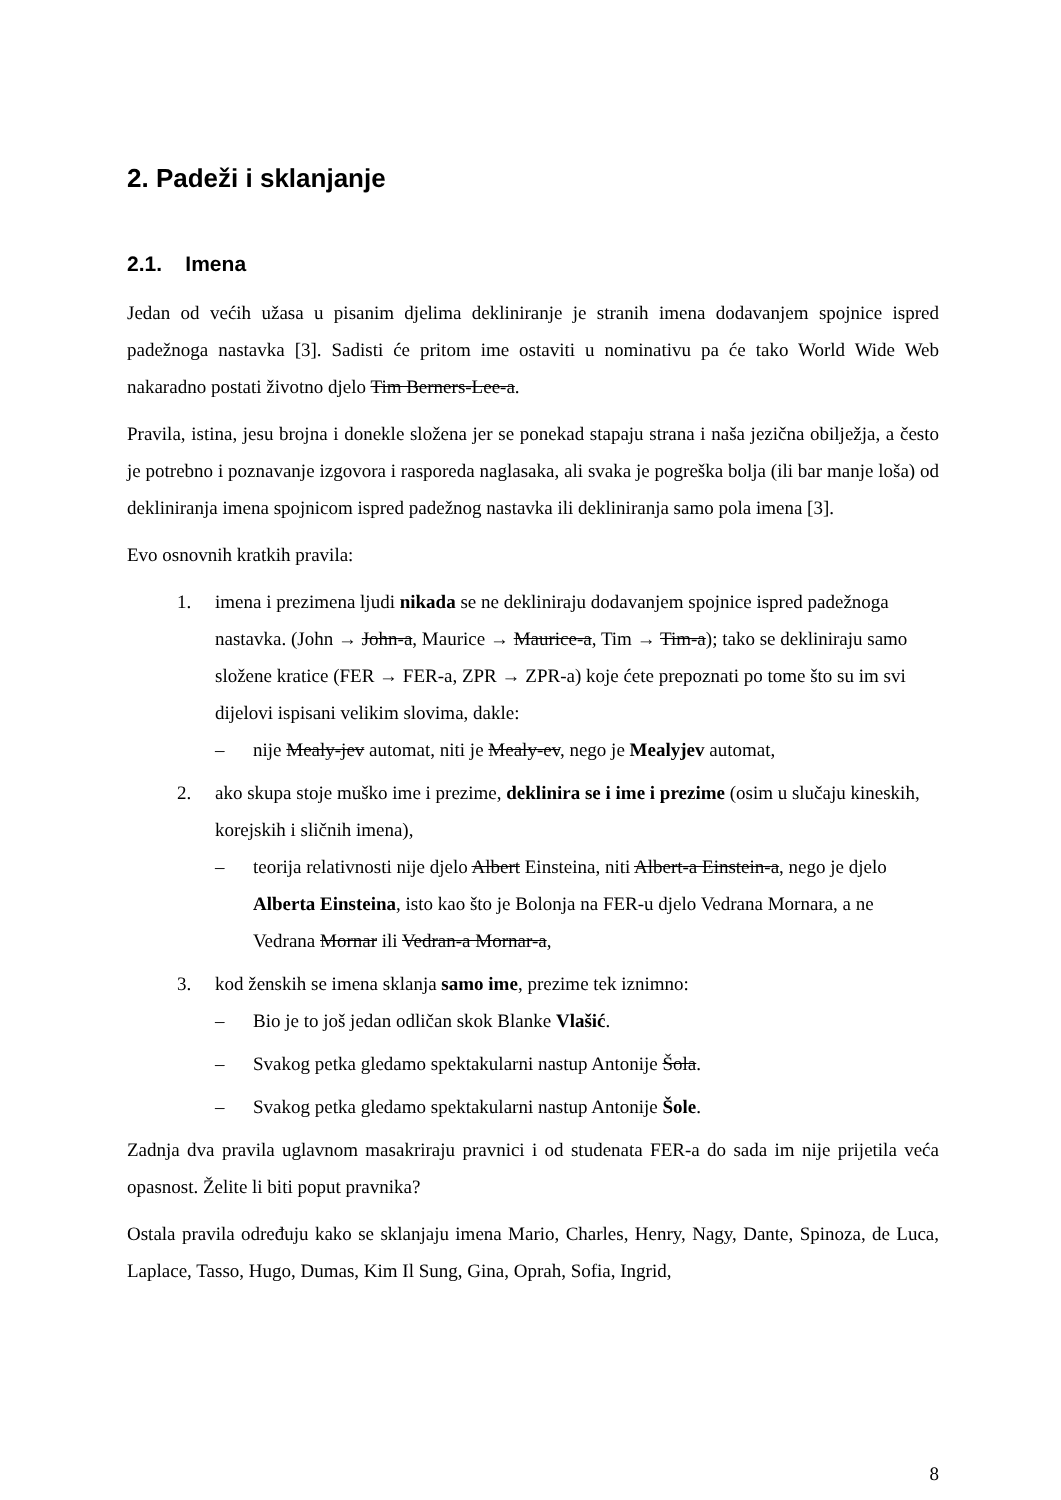2. Padeži i sklanjanje
2.1. Imena
Jedan od većih užasa u pisanim djelima dekliniranje je stranih imena dodavanjem spojnice ispred padežnoga nastavka [3]. Sadisti će pritom ime ostaviti u nominativu pa će tako World Wide Web nakaradno postati životno djelo Tim Berners-Lee-a.
Pravila, istina, jesu brojna i donekle složena jer se ponekad stapaju strana i naša jezična obilježja, a često je potrebno i poznavanje izgovora i rasporeda naglasaka, ali svaka je pogreška bolja (ili bar manje loša) od dekliniranja imena spojnicom ispred padežnog nastavka ili dekliniranja samo pola imena [3].
Evo osnovnih kratkih pravila:
1. imena i prezimena ljudi nikada se ne dekliniraju dodavanjem spojnice ispred padežnoga nastavka. (John → John-a, Maurice → Maurice-a, Tim → Tim-a); tako se dekliniraju samo složene kratice (FER → FER-a, ZPR → ZPR-a) koje ćete prepoznati po tome što su im svi dijelovi ispisani velikim slovima, dakle:
– nije Mealy-jev automat, niti je Mealy-ev, nego je Mealyjev automat,
2. ako skupa stoje muško ime i prezime, deklinira se i ime i prezime (osim u slučaju kineskih, korejskih i sličnih imena),
– teorija relativnosti nije djelo Albert Einsteina, niti Albert-a Einstein-a, nego je djelo Alberta Einsteina, isto kao što je Bolonja na FER-u djelo Vedrana Mornara, a ne Vedrana Mornar ili Vedran-a Mornar-a,
3. kod ženskih se imena sklanja samo ime, prezime tek iznimno:
– Bio je to još jedan odličan skok Blanke Vlašić.
– Svakog petka gledamo spektakularni nastup Antonije Šola.
– Svakog petka gledamo spektakularni nastup Antonije Šole.
Zadnja dva pravila uglavnom masakriraju pravnici i od studenata FER-a do sada im nije prijetila veća opasnost. Želite li biti poput pravnika?
Ostala pravila određuju kako se sklanjaju imena Mario, Charles, Henry, Nagy, Dante, Spinoza, de Luca, Laplace, Tasso, Hugo, Dumas, Kim Il Sung, Gina, Oprah, Sofia, Ingrid,
8